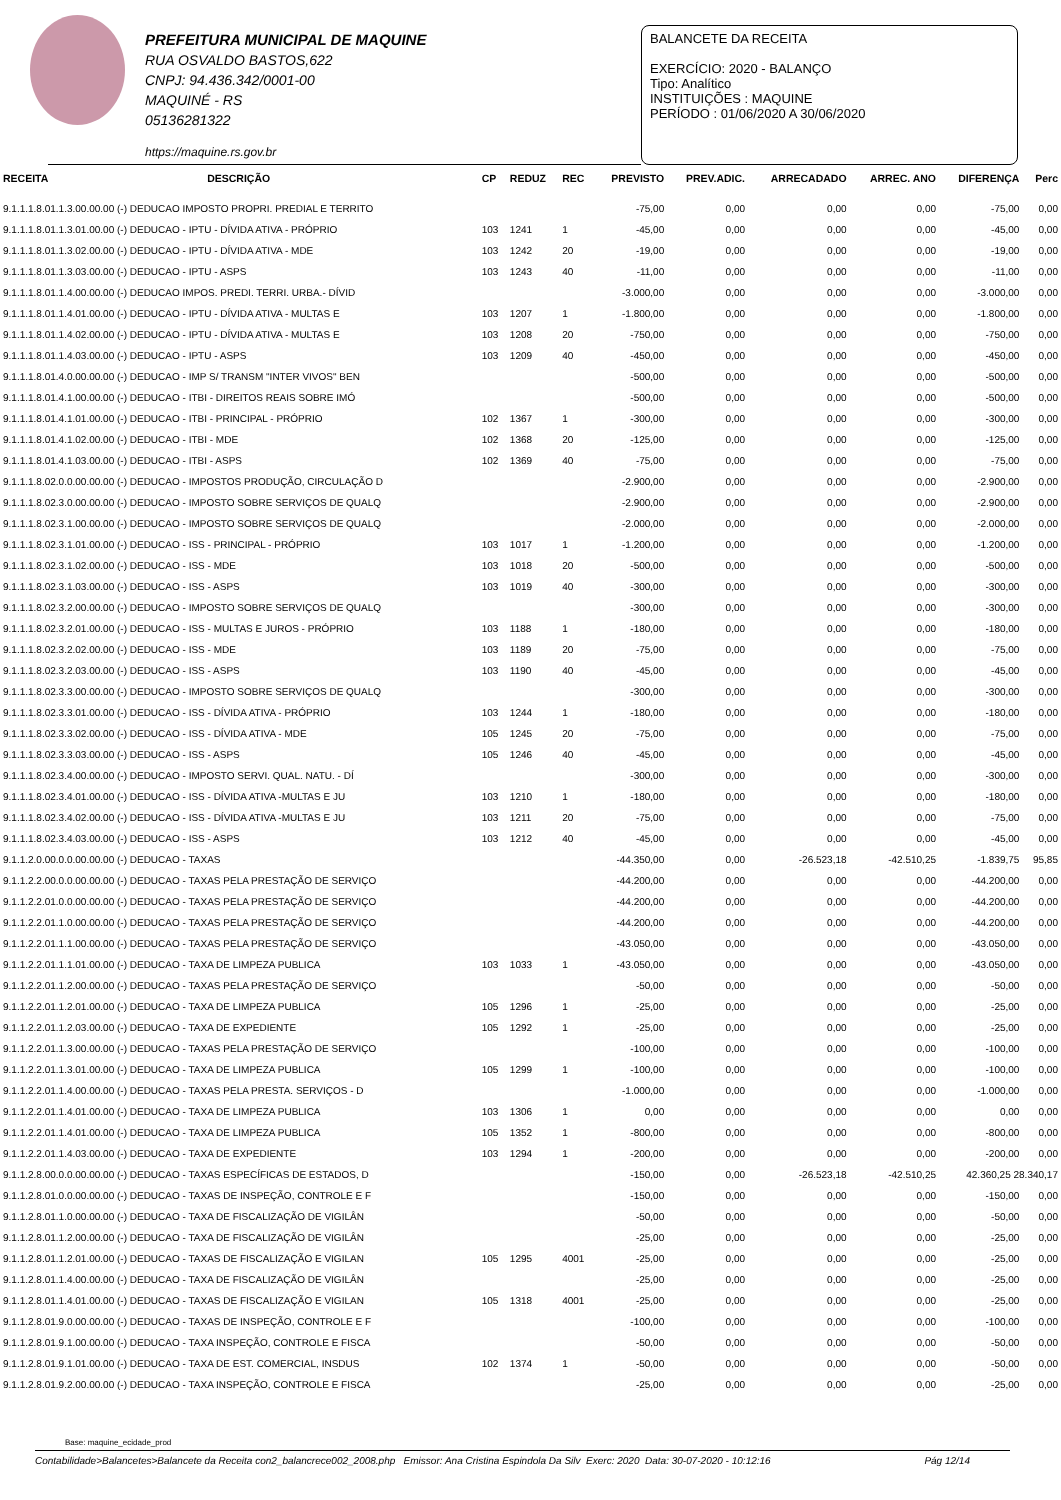PREFEITURA MUNICIPAL DE MAQUINE
RUA OSVALDO BASTOS,622
CNPJ: 94.436.342/0001-00
MAQUINÉ - RS
05136281322
https://maquine.rs.gov.br
BALANCETE DA RECEITA
EXERCÍCIO: 2020 - BALANÇO
Tipo: Analítico
INSTITUIÇÕES : MAQUINE
PERÍODO : 01/06/2020 A 30/06/2020
| RECEITA | DESCRIÇÃO | CP | REDUZ | REC | PREVISTO | PREV.ADIC. | ARRECADADO | ARREC. ANO | DIFERENÇA | Perc |
| --- | --- | --- | --- | --- | --- | --- | --- | --- | --- | --- |
| 9.1.1.1.8.01.1.3.00.00.00 (-) DEDUCAO IMPOSTO PROPRI. PREDIAL E TERRITO | | | | | -75,00 | 0,00 | 0,00 | 0,00 | -75,00 | 0,00 |
| 9.1.1.1.8.01.1.3.01.00.00 (-) DEDUCAO - IPTU - DÍVIDA ATIVA - PRÓPRIO | | 103 | 1241 | 1 | -45,00 | 0,00 | 0,00 | 0,00 | -45,00 | 0,00 |
| 9.1.1.1.8.01.1.3.02.00.00 (-) DEDUCAO - IPTU - DÍVIDA ATIVA - MDE | | 103 | 1242 | 20 | -19,00 | 0,00 | 0,00 | 0,00 | -19,00 | 0,00 |
| 9.1.1.1.8.01.1.3.03.00.00 (-) DEDUCAO - IPTU - ASPS | | 103 | 1243 | 40 | -11,00 | 0,00 | 0,00 | 0,00 | -11,00 | 0,00 |
| 9.1.1.1.8.01.1.4.00.00.00 (-) DEDUCAO IMPOS. PREDI. TERRI. URBA.- DÍVID | | | | | -3.000,00 | 0,00 | 0,00 | 0,00 | -3.000,00 | 0,00 |
| 9.1.1.1.8.01.1.4.01.00.00 (-) DEDUCAO - IPTU - DÍVIDA ATIVA - MULTAS E | | 103 | 1207 | 1 | -1.800,00 | 0,00 | 0,00 | 0,00 | -1.800,00 | 0,00 |
| 9.1.1.1.8.01.1.4.02.00.00 (-) DEDUCAO - IPTU - DÍVIDA ATIVA - MULTAS E | | 103 | 1208 | 20 | -750,00 | 0,00 | 0,00 | 0,00 | -750,00 | 0,00 |
| 9.1.1.1.8.01.1.4.03.00.00 (-) DEDUCAO - IPTU - ASPS | | 103 | 1209 | 40 | -450,00 | 0,00 | 0,00 | 0,00 | -450,00 | 0,00 |
| 9.1.1.1.8.01.4.0.00.00.00 (-) DEDUCAO - IMP S/ TRANSM "INTER VIVOS" BEN | | | | | -500,00 | 0,00 | 0,00 | 0,00 | -500,00 | 0,00 |
| 9.1.1.1.8.01.4.1.00.00.00 (-) DEDUCAO - ITBI - DIREITOS REAIS SOBRE IMÓ | | | | | -500,00 | 0,00 | 0,00 | 0,00 | -500,00 | 0,00 |
| 9.1.1.1.8.01.4.1.01.00.00 (-) DEDUCAO - ITBI - PRINCIPAL - PRÓPRIO | | 102 | 1367 | 1 | -300,00 | 0,00 | 0,00 | 0,00 | -300,00 | 0,00 |
| 9.1.1.1.8.01.4.1.02.00.00 (-) DEDUCAO - ITBI - MDE | | 102 | 1368 | 20 | -125,00 | 0,00 | 0,00 | 0,00 | -125,00 | 0,00 |
| 9.1.1.1.8.01.4.1.03.00.00 (-) DEDUCAO - ITBI - ASPS | | 102 | 1369 | 40 | -75,00 | 0,00 | 0,00 | 0,00 | -75,00 | 0,00 |
| 9.1.1.1.8.02.0.0.00.00.00 (-) DEDUCAO - IMPOSTOS PRODUÇÃO, CIRCULAÇÃO D | | | | | -2.900,00 | 0,00 | 0,00 | 0,00 | -2.900,00 | 0,00 |
| 9.1.1.1.8.02.3.0.00.00.00 (-) DEDUCAO - IMPOSTO SOBRE SERVIÇOS DE QUALQ | | | | | -2.900,00 | 0,00 | 0,00 | 0,00 | -2.900,00 | 0,00 |
| 9.1.1.1.8.02.3.1.00.00.00 (-) DEDUCAO - IMPOSTO SOBRE SERVIÇOS DE QUALQ | | | | | -2.000,00 | 0,00 | 0,00 | 0,00 | -2.000,00 | 0,00 |
| 9.1.1.1.8.02.3.1.01.00.00 (-) DEDUCAO - ISS - PRINCIPAL - PRÓPRIO | | 103 | 1017 | 1 | -1.200,00 | 0,00 | 0,00 | 0,00 | -1.200,00 | 0,00 |
| 9.1.1.1.8.02.3.1.02.00.00 (-) DEDUCAO - ISS - MDE | | 103 | 1018 | 20 | -500,00 | 0,00 | 0,00 | 0,00 | -500,00 | 0,00 |
| 9.1.1.1.8.02.3.1.03.00.00 (-) DEDUCAO - ISS - ASPS | | 103 | 1019 | 40 | -300,00 | 0,00 | 0,00 | 0,00 | -300,00 | 0,00 |
| 9.1.1.1.8.02.3.2.00.00.00 (-) DEDUCAO - IMPOSTO SOBRE SERVIÇOS DE QUALQ | | | | | -300,00 | 0,00 | 0,00 | 0,00 | -300,00 | 0,00 |
| 9.1.1.1.8.02.3.2.01.00.00 (-) DEDUCAO - ISS - MULTAS E JUROS - PRÓPRIO | | 103 | 1188 | 1 | -180,00 | 0,00 | 0,00 | 0,00 | -180,00 | 0,00 |
| 9.1.1.1.8.02.3.2.02.00.00 (-) DEDUCAO - ISS - MDE | | 103 | 1189 | 20 | -75,00 | 0,00 | 0,00 | 0,00 | -75,00 | 0,00 |
| 9.1.1.1.8.02.3.2.03.00.00 (-) DEDUCAO - ISS - ASPS | | 103 | 1190 | 40 | -45,00 | 0,00 | 0,00 | 0,00 | -45,00 | 0,00 |
| 9.1.1.1.8.02.3.3.00.00.00 (-) DEDUCAO - IMPOSTO SOBRE SERVIÇOS DE QUALQ | | | | | -300,00 | 0,00 | 0,00 | 0,00 | -300,00 | 0,00 |
| 9.1.1.1.8.02.3.3.01.00.00 (-) DEDUCAO - ISS - DÍVIDA ATIVA - PRÓPRIO | | 103 | 1244 | 1 | -180,00 | 0,00 | 0,00 | 0,00 | -180,00 | 0,00 |
| 9.1.1.1.8.02.3.3.02.00.00 (-) DEDUCAO - ISS - DÍVIDA ATIVA - MDE | | 105 | 1245 | 20 | -75,00 | 0,00 | 0,00 | 0,00 | -75,00 | 0,00 |
| 9.1.1.1.8.02.3.3.03.00.00 (-) DEDUCAO - ISS - ASPS | | 105 | 1246 | 40 | -45,00 | 0,00 | 0,00 | 0,00 | -45,00 | 0,00 |
| 9.1.1.1.8.02.3.4.00.00.00 (-) DEDUCAO - IMPOSTO SERVI. QUAL. NATU. - DÍ | | | | | -300,00 | 0,00 | 0,00 | 0,00 | -300,00 | 0,00 |
| 9.1.1.1.8.02.3.4.01.00.00 (-) DEDUCAO - ISS - DÍVIDA ATIVA -MULTAS E JU | | 103 | 1210 | 1 | -180,00 | 0,00 | 0,00 | 0,00 | -180,00 | 0,00 |
| 9.1.1.1.8.02.3.4.02.00.00 (-) DEDUCAO - ISS - DÍVIDA ATIVA -MULTAS E JU | | 103 | 1211 | 20 | -75,00 | 0,00 | 0,00 | 0,00 | -75,00 | 0,00 |
| 9.1.1.1.8.02.3.4.03.00.00 (-) DEDUCAO - ISS - ASPS | | 103 | 1212 | 40 | -45,00 | 0,00 | 0,00 | 0,00 | -45,00 | 0,00 |
| 9.1.1.2.0.00.0.0.00.00.00 (-) DEDUCAO - TAXAS | | | | | -44.350,00 | 0,00 | -26.523,18 | -42.510,25 | -1.839,75 | 95,85 |
| 9.1.1.2.2.00.0.0.00.00.00 (-) DEDUCAO - TAXAS PELA PRESTAÇÃO DE SERVIÇO | | | | | -44.200,00 | 0,00 | 0,00 | 0,00 | -44.200,00 | 0,00 |
| 9.1.1.2.2.01.0.0.00.00.00 (-) DEDUCAO - TAXAS PELA PRESTAÇÃO DE SERVIÇO | | | | | -44.200,00 | 0,00 | 0,00 | 0,00 | -44.200,00 | 0,00 |
| 9.1.1.2.2.01.1.0.00.00.00 (-) DEDUCAO - TAXAS PELA PRESTAÇÃO DE SERVIÇO | | | | | -44.200,00 | 0,00 | 0,00 | 0,00 | -44.200,00 | 0,00 |
| 9.1.1.2.2.01.1.1.00.00.00 (-) DEDUCAO - TAXAS PELA PRESTAÇÃO DE SERVIÇO | | | | | -43.050,00 | 0,00 | 0,00 | 0,00 | -43.050,00 | 0,00 |
| 9.1.1.2.2.01.1.1.01.00.00 (-) DEDUCAO - TAXA DE LIMPEZA PUBLICA | | 103 | 1033 | 1 | -43.050,00 | 0,00 | 0,00 | 0,00 | -43.050,00 | 0,00 |
| 9.1.1.2.2.01.1.2.00.00.00 (-) DEDUCAO - TAXAS PELA PRESTAÇÃO DE SERVIÇO | | | | | -50,00 | 0,00 | 0,00 | 0,00 | -50,00 | 0,00 |
| 9.1.1.2.2.01.1.2.01.00.00 (-) DEDUCAO - TAXA DE LIMPEZA PUBLICA | | 105 | 1296 | 1 | -25,00 | 0,00 | 0,00 | 0,00 | -25,00 | 0,00 |
| 9.1.1.2.2.01.1.2.03.00.00 (-) DEDUCAO - TAXA DE EXPEDIENTE | | 105 | 1292 | 1 | -25,00 | 0,00 | 0,00 | 0,00 | -25,00 | 0,00 |
| 9.1.1.2.2.01.1.3.00.00.00 (-) DEDUCAO - TAXAS PELA PRESTAÇÃO DE SERVIÇO | | | | | -100,00 | 0,00 | 0,00 | 0,00 | -100,00 | 0,00 |
| 9.1.1.2.2.01.1.3.01.00.00 (-) DEDUCAO - TAXA DE LIMPEZA PUBLICA | | 105 | 1299 | 1 | -100,00 | 0,00 | 0,00 | 0,00 | -100,00 | 0,00 |
| 9.1.1.2.2.01.1.4.00.00.00 (-) DEDUCAO - TAXAS PELA PRESTA. SERVIÇOS - D | | | | | -1.000,00 | 0,00 | 0,00 | 0,00 | -1.000,00 | 0,00 |
| 9.1.1.2.2.01.1.4.01.00.00 (-) DEDUCAO - TAXA DE LIMPEZA PUBLICA | | 103 | 1306 | 1 | 0,00 | 0,00 | 0,00 | 0,00 | 0,00 | 0,00 |
| 9.1.1.2.2.01.1.4.01.00.00 (-) DEDUCAO - TAXA DE LIMPEZA PUBLICA | | 105 | 1352 | 1 | -800,00 | 0,00 | 0,00 | 0,00 | -800,00 | 0,00 |
| 9.1.1.2.2.01.1.4.03.00.00 (-) DEDUCAO - TAXA DE EXPEDIENTE | | 103 | 1294 | 1 | -200,00 | 0,00 | 0,00 | 0,00 | -200,00 | 0,00 |
| 9.1.1.2.8.00.0.0.00.00.00 (-) DEDUCAO - TAXAS ESPECÍFICAS DE ESTADOS, D | | | | | -150,00 | 0,00 | -26.523,18 | -42.510,25 | 42.360,25 28.340,17 | |
| 9.1.1.2.8.01.0.0.00.00.00 (-) DEDUCAO - TAXAS DE INSPEÇÃO, CONTROLE E F | | | | | -150,00 | 0,00 | 0,00 | 0,00 | -150,00 | 0,00 |
| 9.1.1.2.8.01.1.0.00.00.00 (-) DEDUCAO - TAXA DE FISCALIZAÇÃO DE VIGILÂN | | | | | -50,00 | 0,00 | 0,00 | 0,00 | -50,00 | 0,00 |
| 9.1.1.2.8.01.1.2.00.00.00 (-) DEDUCAO - TAXA DE FISCALIZAÇÃO DE VIGILÂN | | | | | -25,00 | 0,00 | 0,00 | 0,00 | -25,00 | 0,00 |
| 9.1.1.2.8.01.1.2.01.00.00 (-) DEDUCAO - TAXAS DE FISCALIZAÇÃO E VIGILAN | | 105 | 1295 | 4001 | -25,00 | 0,00 | 0,00 | 0,00 | -25,00 | 0,00 |
| 9.1.1.2.8.01.1.4.00.00.00 (-) DEDUCAO - TAXA DE FISCALIZAÇÃO DE VIGILÂN | | | | | -25,00 | 0,00 | 0,00 | 0,00 | -25,00 | 0,00 |
| 9.1.1.2.8.01.1.4.01.00.00 (-) DEDUCAO - TAXAS DE FISCALIZAÇÃO E VIGILAN | | 105 | 1318 | 4001 | -25,00 | 0,00 | 0,00 | 0,00 | -25,00 | 0,00 |
| 9.1.1.2.8.01.9.0.00.00.00 (-) DEDUCAO - TAXAS DE INSPEÇÃO, CONTROLE E F | | | | | -100,00 | 0,00 | 0,00 | 0,00 | -100,00 | 0,00 |
| 9.1.1.2.8.01.9.1.00.00.00 (-) DEDUCAO - TAXA INSPEÇÃO, CONTROLE E FISCA | | | | | -50,00 | 0,00 | 0,00 | 0,00 | -50,00 | 0,00 |
| 9.1.1.2.8.01.9.1.01.00.00 (-) DEDUCAO - TAXA DE EST. COMERCIAL, INSDUS | | 102 | 1374 | 1 | -50,00 | 0,00 | 0,00 | 0,00 | -50,00 | 0,00 |
| 9.1.1.2.8.01.9.2.00.00.00 (-) DEDUCAO - TAXA INSPEÇÃO, CONTROLE E FISCA | | | | | -25,00 | 0,00 | 0,00 | 0,00 | -25,00 | 0,00 |
Base: maquine_ecidade_prod
Contabilidade>Balancetes>Balancete da Receita con2_balancrece002_2008.php Emissor: Ana Cristina Espindola Da Silv Exerc: 2020 Data: 30-07-2020 - 10:12:16 Pág 12/14